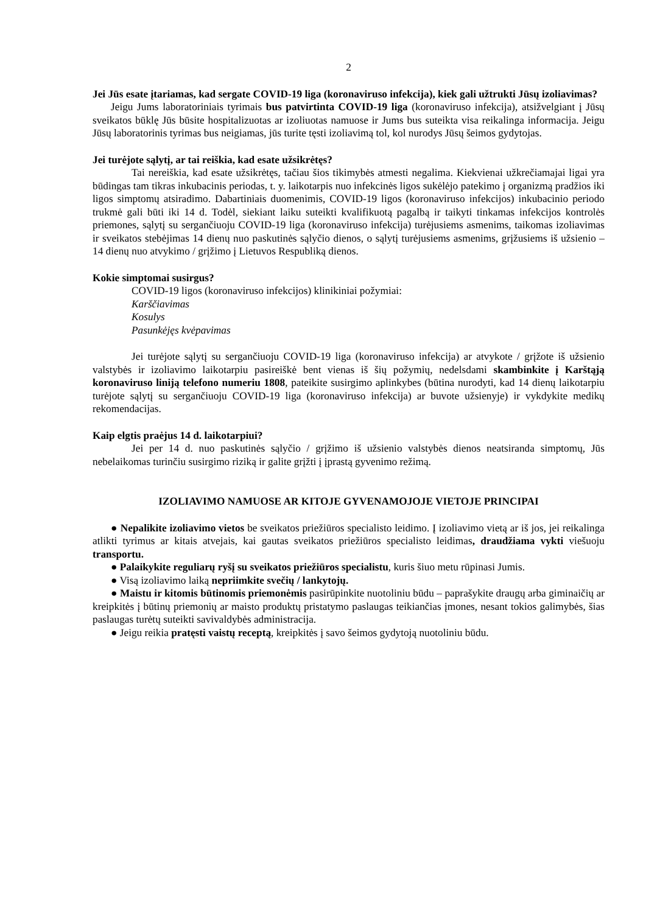2
Jei Jūs esate įtariamas, kad sergate COVID-19 liga (koronaviruso infekcija), kiek gali užtrukti Jūsų izoliavimas?
Jeigu Jums laboratoriniais tyrimais bus patvirtinta COVID-19 liga (koronaviruso infekcija), atsižvelgiant į Jūsų sveikatos būklę Jūs būsite hospitalizuotas ar izoliuotas namuose ir Jums bus suteikta visa reikalinga informacija. Jeigu Jūsų laboratorinis tyrimas bus neigiamas, jūs turite tęsti izoliavimą tol, kol nurodys Jūsų šeimos gydytojas.
Jei turėjote sąlytį, ar tai reiškia, kad esate užsikrėtęs?
Tai nereiškia, kad esate užsikrėtęs, tačiau šios tikimybės atmesti negalima. Kiekvienai užkrečiamajai ligai yra būdingas tam tikras inkubacinis periodas, t. y. laikotarpis nuo infekcinės ligos sukėlėjo patekimo į organizmą pradžios iki ligos simptomų atsiradimo. Dabartiniais duomenimis, COVID-19 ligos (koronaviruso infekcijos) inkubacinio periodo trukmė gali būti iki 14 d. Todėl, siekiant laiku suteikti kvalifikuotą pagalbą ir taikyti tinkamas infekcijos kontrolės priemones, sąlytį su sergančiuoju COVID-19 liga (koronaviruso infekcija) turėjusiems asmenims, taikomas izoliavimas ir sveikatos stebėjimas 14 dienų nuo paskutinės sąlyčio dienos, o sąlytį turėjusiems asmenims, grįžusiems iš užsienio – 14 dienų nuo atvykimo / grįžimo į Lietuvos Respubliką dienos.
Kokie simptomai susirgus?
COVID-19 ligos (koronaviruso infekcijos) klinikiniai požymiai:
Karščiavimas
Kosulys
Pasunkėjęs kvėpavimas
Jei turėjote sąlytį su sergančiuoju COVID-19 liga (koronaviruso infekcija) ar atvykote / grįžote iš užsienio valstybės ir izoliavimo laikotarpiu pasireiškė bent vienas iš šių požymių, nedelsdami skambinkite į Karštąją koronaviruso liniją telefono numeriu 1808, pateikite susirgimo aplinkybes (būtina nurodyti, kad 14 dienų laikotarpiu turėjote sąlytį su sergančiuoju COVID-19 liga (koronaviruso infekcija) ar buvote užsienyje) ir vykdykite medikų rekomendacijas.
Kaip elgtis praėjus 14 d. laikotarpiui?
Jei per 14 d. nuo paskutinės sąlyčio / grįžimo iš užsienio valstybės dienos neatsiranda simptomų, Jūs nebelaikomas turinčiu susirgimo riziką ir galite grįžti į įprastą gyvenimo režimą.
IZOLIAVIMO NAMUOSE AR KITOJE GYVENAMOJOJE VIETOJE PRINCIPAI
● Nepalikite izoliavimo vietos be sveikatos priežiūros specialisto leidimo. Į izoliavimo vietą ar iš jos, jei reikalinga atlikti tyrimus ar kitais atvejais, kai gautas sveikatos priežiūros specialisto leidimas, draudžiama vykti viešuoju transportu.
● Palaikykite reguliarų ryšį su sveikatos priežiūros specialistu, kuris šiuo metu rūpinasi Jumis.
● Visą izoliavimo laiką nepriimkite svečių / lankytojų.
● Maistu ir kitomis būtinomis priemonėmis pasirūpinkite nuotoliniu būdu – paprašykite draugų arba giminaičių ar kreipkitės į būtinų priemonių ar maisto produktų pristatymo paslaugas teikiančias įmones, nesant tokios galimybės, šias paslaugas turėtų suteikti savivaldybės administracija.
● Jeigu reikia pratęsti vaistų receptą, kreipkitės į savo šeimos gydytoją nuotoliniu būdu.